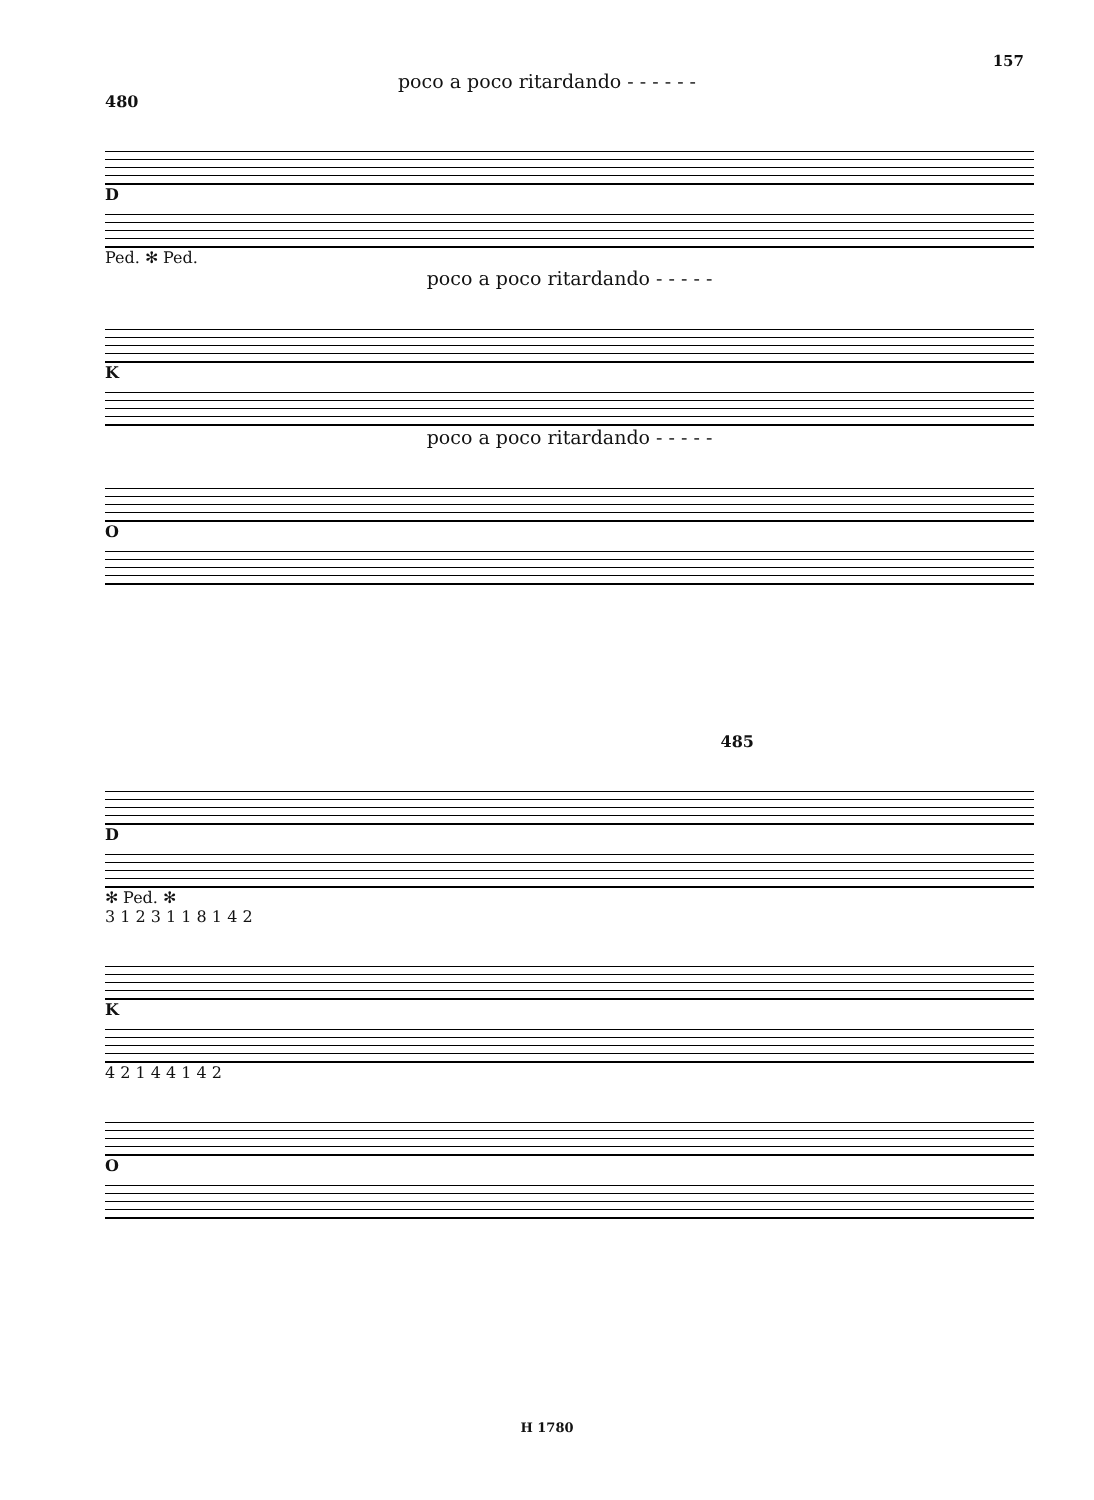157
poco a poco ritardando - - - - - -
480
D
Ped. ✻ Ped.
poco a poco ritardando - - - - -
K
poco a poco ritardando - - - - -
O
485
D
✻ Ped. ✻
3 1 2 3 1 1 8 1 4 2
K
4 2 1 4 4 1 4 2
O
H 1780